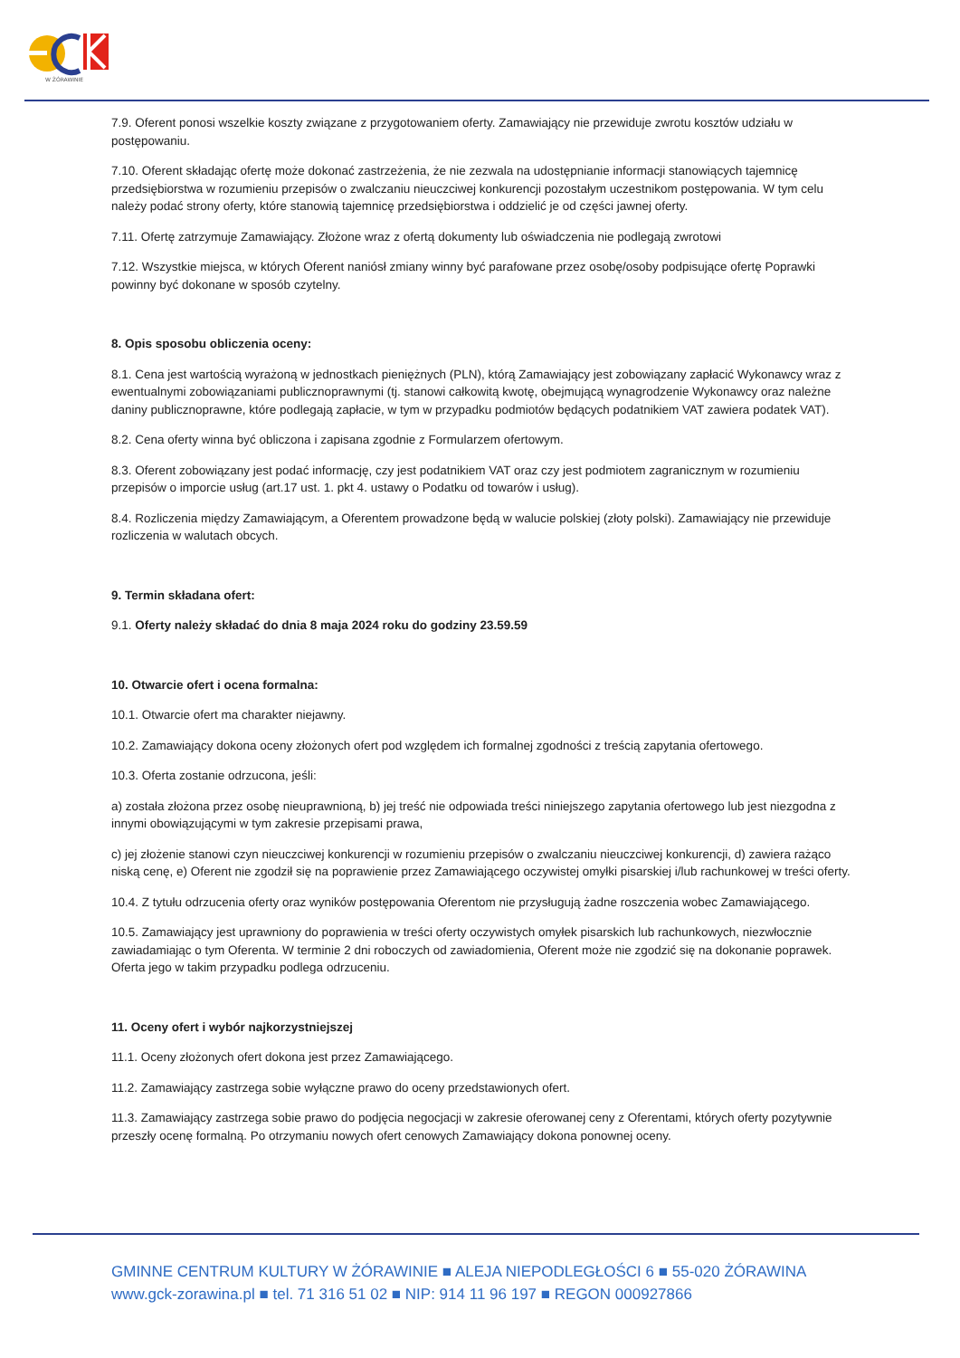W ŻÓRAWINIE
7.9. Oferent ponosi wszelkie koszty związane z przygotowaniem oferty. Zamawiający nie przewiduje zwrotu kosztów udziału w postępowaniu.
7.10. Oferent składając ofertę może dokonać zastrzeżenia, że nie zezwala na udostępnianie informacji stanowiących tajemnicę przedsiębiorstwa w rozumieniu przepisów o zwalczaniu nieuczciwej konkurencji pozostałym uczestnikom postępowania. W tym celu należy podać strony oferty, które stanowią tajemnicę przedsiębiorstwa i oddzielić je od części jawnej oferty.
7.11. Ofertę zatrzymuje Zamawiający. Złożone wraz z ofertą dokumenty lub oświadczenia nie podlegają zwrotowi
7.12. Wszystkie miejsca, w których Oferent naniósł zmiany winny być parafowane przez osobę/osoby podpisujące ofertę Poprawki powinny być dokonane w sposób czytelny.
8. Opis sposobu obliczenia oceny:
8.1. Cena jest wartością wyrażoną w jednostkach pieniężnych (PLN), którą Zamawiający jest zobowiązany zapłacić Wykonawcy wraz z ewentualnymi zobowiązaniami publicznoprawnymi (tj. stanowi całkowitą kwotę, obejmującą wynagrodzenie Wykonawcy oraz należne daniny publicznoprawne, które podlegają zapłacie, w tym w przypadku podmiotów będących podatnikiem VAT zawiera podatek VAT).
8.2. Cena oferty winna być obliczona i zapisana zgodnie z Formularzem ofertowym.
8.3. Oferent zobowiązany jest podać informację, czy jest podatnikiem VAT oraz czy jest podmiotem zagranicznym w rozumieniu przepisów o imporcie usług (art.17 ust. 1. pkt 4. ustawy o Podatku od towarów i usług).
8.4. Rozliczenia między Zamawiającym, a Oferentem prowadzone będą w walucie polskiej (złoty polski). Zamawiający nie przewiduje rozliczenia w walutach obcych.
9. Termin składana ofert:
9.1. Oferty należy składać do dnia 8 maja 2024 roku do godziny 23.59.59
10. Otwarcie ofert i ocena formalna:
10.1. Otwarcie ofert ma charakter niejawny.
10.2. Zamawiający dokona oceny złożonych ofert pod względem ich formalnej zgodności z treścią zapytania ofertowego.
10.3. Oferta zostanie odrzucona, jeśli:
a) została złożona przez osobę nieuprawnioną, b) jej treść nie odpowiada treści niniejszego zapytania ofertowego lub jest niezgodna z innymi obowiązującymi w tym zakresie przepisami prawa,
c) jej złożenie stanowi czyn nieuczciwej konkurencji w rozumieniu przepisów o zwalczaniu nieuczciwej konkurencji, d) zawiera rażąco niską cenę, e) Oferent nie zgodził się na poprawienie przez Zamawiającego oczywistej omyłki pisarskiej i/lub rachunkowej w treści oferty.
10.4. Z tytułu odrzucenia oferty oraz wyników postępowania Oferentom nie przysługują żadne roszczenia wobec Zamawiającego.
10.5. Zamawiający jest uprawniony do poprawienia w treści oferty oczywistych omyłek pisarskich lub rachunkowych, niezwłocznie zawiadamiając o tym Oferenta. W terminie 2 dni roboczych od zawiadomienia, Oferent może nie zgodzić się na dokonanie poprawek. Oferta jego w takim przypadku podlega odrzuceniu.
11. Oceny ofert i wybór najkorzystniejszej
11.1. Oceny złożonych ofert dokona jest przez Zamawiającego.
11.2. Zamawiający zastrzega sobie wyłączne prawo do oceny przedstawionych ofert.
11.3. Zamawiający zastrzega sobie prawo do podjęcia negocjacji w zakresie oferowanej ceny z Oferentami, których oferty pozytywnie przeszły ocenę formalną. Po otrzymaniu nowych ofert cenowych Zamawiający dokona ponownej oceny.
GMINNE CENTRUM KULTURY W ŻÓRAWINIE ■ ALEJA NIEPODLEGŁOŚCI 6 ■ 55-020 ŻÓRAWINA
www.gck-zorawina.pl ■ tel. 71 316 51 02 ■ NIP: 914 11 96 197 ■ REGON 000927866